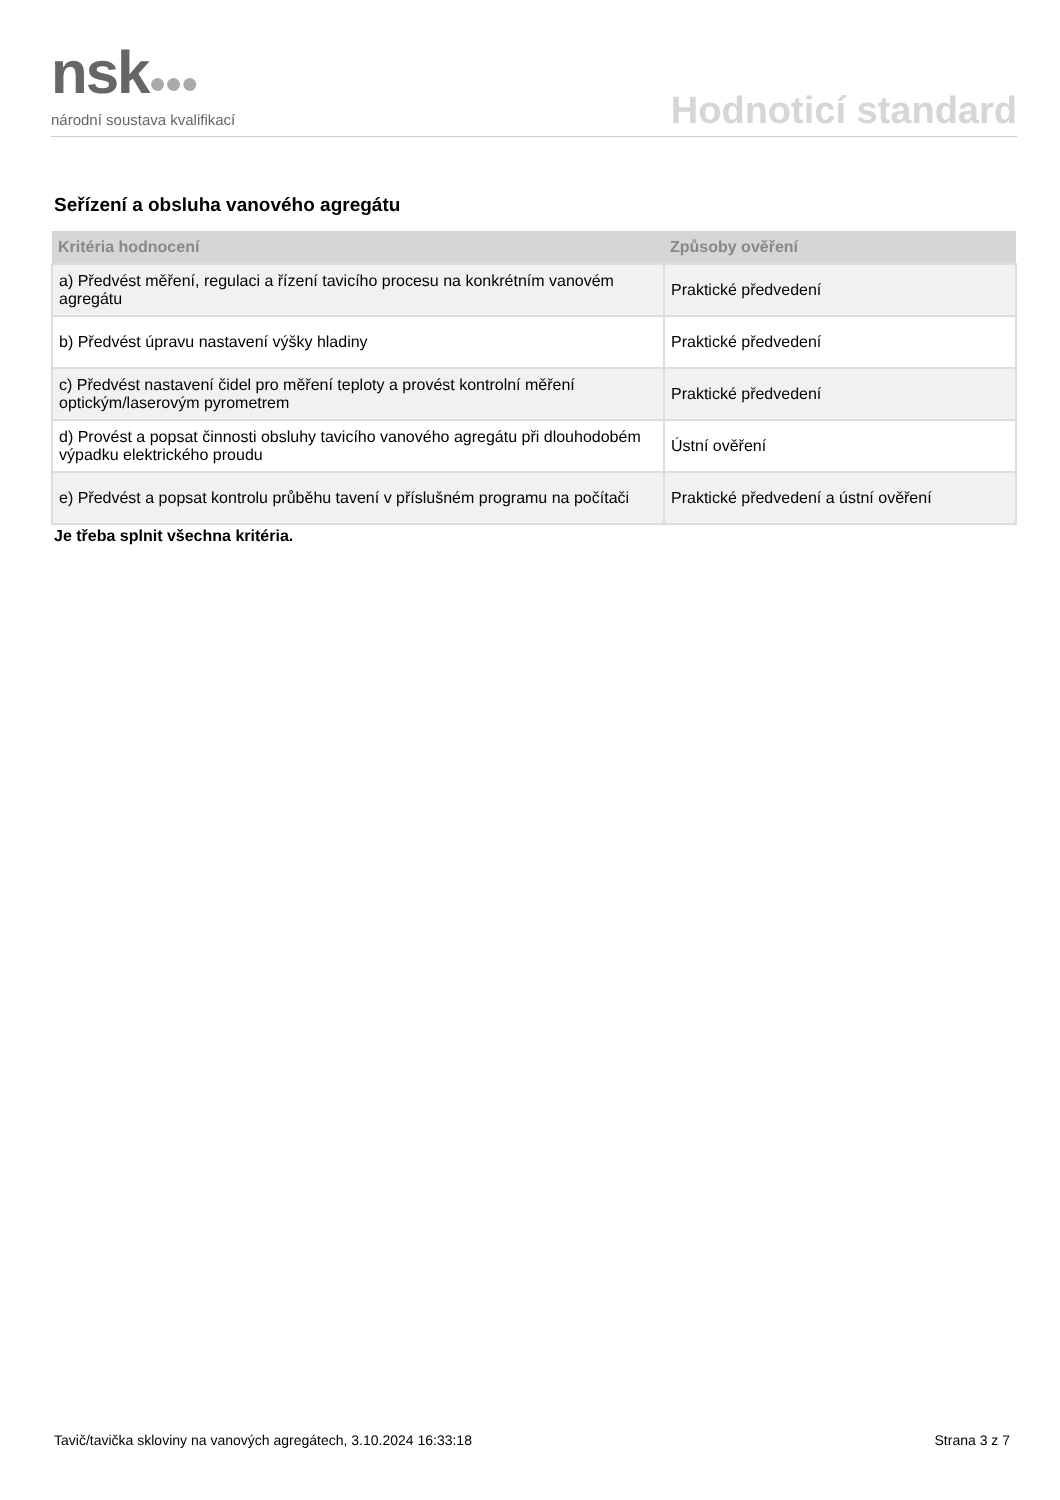nsk●●●
národní soustava kvalifikací
Hodnoticí standard
Seřízení a obsluha vanového agregátu
| Kritéria hodnocení | Způsoby ověření |
| --- | --- |
| a) Předvést měření, regulaci a řízení tavicího procesu na konkrétním vanovém agregátu | Praktické předvedení |
| b) Předvést úpravu nastavení výšky hladiny | Praktické předvedení |
| c) Předvést nastavení čidel pro měření teploty a provést kontrolní měření optickým/laserovým pyrometrem | Praktické předvedení |
| d) Provést a popsat činnosti obsluhy tavicího vanového agregátu při dlouhodobém výpadku elektrického proudu | Ústní ověření |
| e) Předvést a popsat kontrolu průběhu tavení v příslušném programu na počítači | Praktické předvedení a ústní ověření |
Je třeba splnit všechna kritéria.
Tavič/tavička skloviny na vanových agregátech, 3.10.2024 16:33:18 Strana 3 z 7